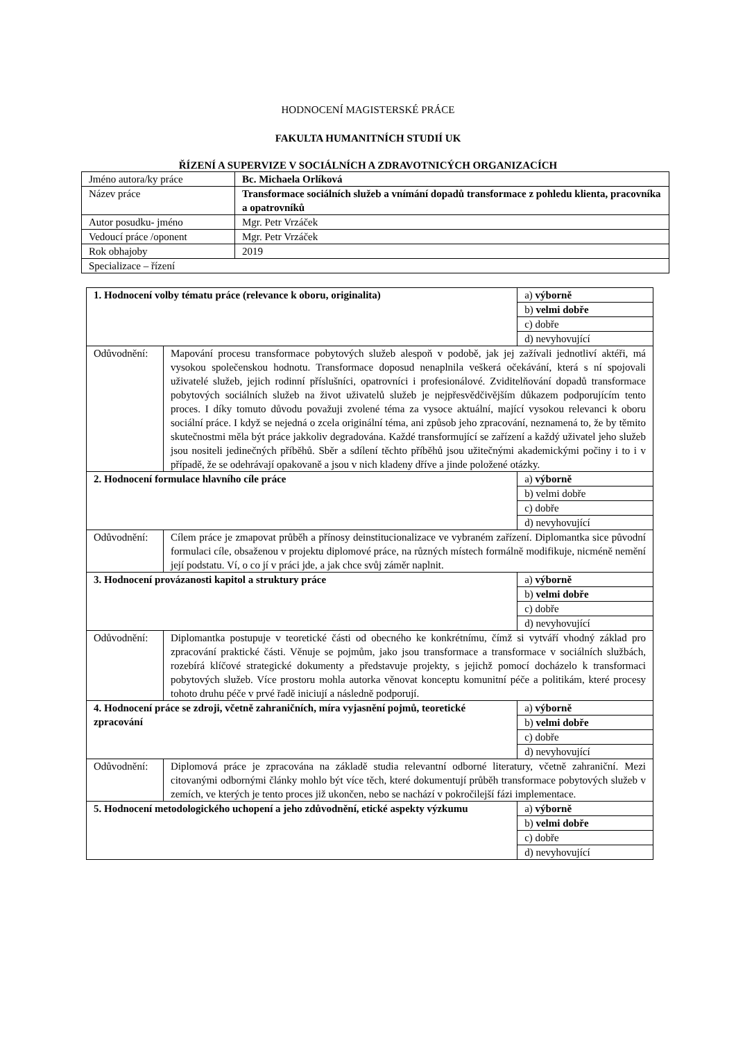HODNOCENÍ MAGISTERSKÉ PRÁCE
FAKULTA HUMANITNÍCH STUDIÍ UK
ŘÍZENÍ A SUPERVIZE V SOCIÁLNÍCH A ZDRAVOTNICÝCH ORGANIZACÍCH
| Jméno autora/ky práce | Bc. Michaela Orlíková |
| Název práce | Transformace sociálních služeb a vnímání dopadů transformace z pohledu klienta, pracovníka a opatrovníků |
| Autor posudku- jméno | Mgr. Petr Vrzáček |
| Vedoucí práce /oponent | Mgr. Petr Vrzáček |
| Rok obhajoby | 2019 |
| Specializace – řízení | |
| 1. Hodnocení volby tématu práce (relevance k oboru, originalita) | | a) výborně |
| | | b) velmi dobře |
| | | c) dobře |
| | | d) nevyhovující |
| Odůvodnění: | Mapování procesu transformace pobytových služeb alespoň v podobě, jak jej zažívali jednotliví aktéři, má vysokou společenskou hodnotu. Transformace doposud nenaplnila veškerá očekávání, která s ní spojovali uživatelé služeb, jejich rodinní příslušníci, opatrovníci i profesionálové. Zviditelňování dopadů transformace pobytových sociálních služeb na život uživatelů služeb je nejpřesvědčivějším důkazem podporujícím tento proces. I díky tomuto důvodu považuji zvolené téma za vysoce aktuální, mající vysokou relevanci k oboru sociální práce. I když se nejedná o zcela originální téma, ani způsob jeho zpracování, neznamená to, že by těmito skutečnostmi měla být práce jakkoliv degradována. Každé transformující se zařízení a každý uživatel jeho služeb jsou nositeli jedinečných příběhů. Sběr a sdílení těchto příběhů jsou užitečnými akademickými počiny i to i v případě, že se odehrávají opakovaně a jsou v nich kladeny dříve a jinde položené otázky. | |
| 2. Hodnocení formulace hlavního cíle práce | | a) výborně |
| | | b) velmi dobře |
| | | c) dobře |
| | | d) nevyhovující |
| Odůvodnění: | Cílem práce je zmapovat průběh a přínosy deinstitucionalizace ve vybraném zařízení. Diplomantka sice původní formulaci cíle, obsaženou v projektu diplomové práce, na různých místech formálně modifikuje, nicméně nemění její podstatu. Ví, o co jí v práci jde, a jak chce svůj záměr naplnit. | |
| 3. Hodnocení provázanosti kapitol a struktury práce | | a) výborně |
| | | b) velmi dobře |
| | | c) dobře |
| | | d) nevyhovující |
| Odůvodnění: | Diplomantka postupuje v teoretické části od obecného ke konkrétnímu, čímž si vytváří vhodný základ pro zpracování praktické části. Věnuje se pojmům, jako jsou transformace a transformace v sociálních službách, rozebírá klíčové strategické dokumenty a představuje projekty, s jejichž pomocí docházelo k transformaci pobytových služeb. Více prostoru mohla autorka věnovat konceptu komunitní péče a politikám, které procesy tohoto druhu péče v prvé řadě iniciují a následně podporují. | |
| 4. Hodnocení práce se zdroji, včetně zahraničních, míra vyjasnění pojmů, teoretické zpracování | | a) výborně |
| | | b) velmi dobře |
| | | c) dobře |
| | | d) nevyhovující |
| Odůvodnění: | Diplomová práce je zpracována na základě studia relevantní odborné literatury, včetně zahraniční. Mezi citovanými odbornými články mohlo být více těch, které dokumentují průběh transformace pobytových služeb v zemích, ve kterých je tento proces již ukončen, nebo se nachází v pokročilejší fázi implementace. | |
| 5. Hodnocení metodologického uchopení a jeho zdůvodnění, etické aspekty výzkumu | | a) výborně |
| | | b) velmi dobře |
| | | c) dobře |
| | | d) nevyhovující |